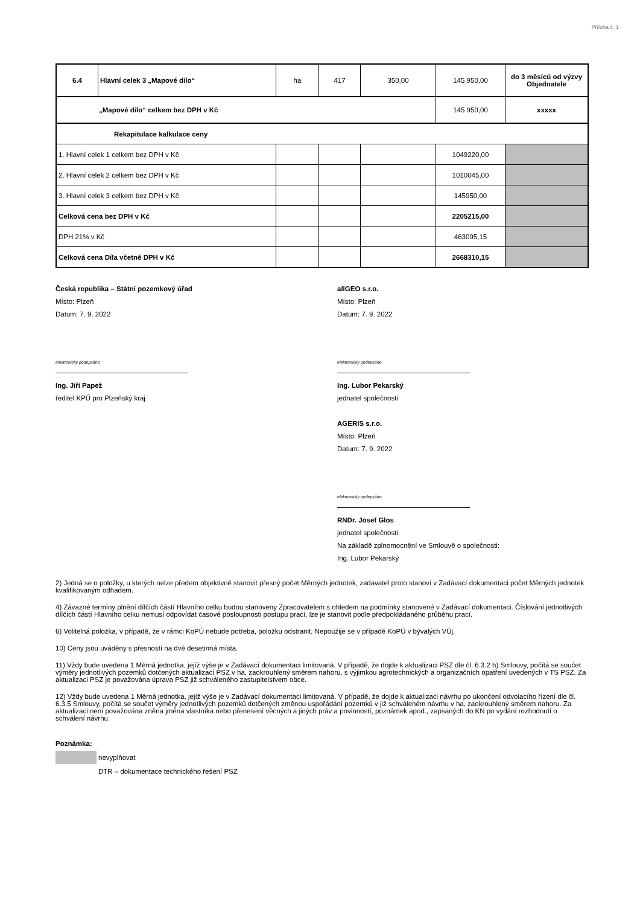Příloha č. 1
| 6.4 | Hlavní celek 3 „Mapové dílo“ | ha | 417 | 350,00 | 145 950,00 | do 3 měsíců od výzvy Objednatele |
| „Mapové dílo“ celkem bez DPH v Kč | | | | | 145 950,00 | xxxxx |
| Rekapitulace kalkulace ceny | | | | | | |
| 1. Hlavní celek 1 celkem bez DPH v Kč | | | | | 1049220,00 | |
| 2. Hlavní celek 2 celkem bez DPH v Kč | | | | | 1010045,00 | |
| 3. Hlavní celek 3 celkem bez DPH v Kč | | | | | 145950,00 | |
| Celková cena bez DPH v Kč | | | | | 2205215,00 | |
| DPH 21% v Kč | | | | | 463095,15 | |
| Celková cena Díla včetně DPH v Kč | | | | | 2668310,15 | |
Česká republika – Státní pozemkový úřad
Místo: Plzeň
Datum: 7. 9. 2022
elektronicky podepsáno
Ing. Jiří Papež
ředitel KPÚ pro Plzeňský kraj
allGEO s.r.o.
Místo: Plzeň
Datum: 7. 9. 2022
elektronicky podepsáno
Ing. Lubor Pekarský
jednatel společnosti
AGERIS s.r.o.
Místo: Plzeň
Datum: 7. 9. 2022
elektronicky podepsáno
RNDr. Josef Glos
jednatel společnosti
Na základě zplnomocnění ve Smlouvě o společnosti:
Ing. Lubor Pekarský
2) Jedná se o položky, u kterých nelze předem objektivně stanovit přesný počet Měrných jednotek, zadavatel proto stanoví v Zadávací dokumentaci počet Měrných jednotek kvalifikovaným odhadem.
4) Závazné termíny plnění dílčích částí Hlavního celku budou stanoveny Zpracovatelem s ohledem na podmínky stanovené v Zadávací dokumentaci. Číslování jednotlivých dílčích částí Hlavního celku nemusí odpovídat časové posloupnosti postupu prací, lze je stanovit podle předpokládaného průběhu prací.
6) Volitelná položka, v případě, že v rámci KoPÚ nebude potřeba, položku odstranit. Nepoužije se v případě KoPÚ v bývalých VÚj.
10) Ceny jsou uváděny s přesností na dvě desetinná místa.
11) Vždy bude uvedena 1 Měrná jednotka, jejíž výše je v Zadávací dokumentaci limitovaná. V případě, že dojde k aktualizaci PSZ dle čl. 6.3.2 h) Smlouvy, počítá se součet výměry jednotlivých pozemků dotčených aktualizací PSZ v ha, zaokrouhlený směrem nahoru, s výjimkou agrotechnických a organizačních opatření uvedených v TS PSZ. Za aktualizaci PSZ je považována úprava PSZ již schváleného zastupitelstvem obce.
12) Vždy bude uvedena 1 Měrná jednotka, jejíž výše je v Zadávací dokumentaci limitovaná. V případě, že dojde k aktualizaci návrhu po ukončení odvolacího řízení dle čl. 6.3.5 Smlouvy, počítá se součet výměry jednotlivých pozemků dotčených změnou uspořádání pozemků v již schváleném návrhu v ha, zaokrouhlený směrem nahoru. Za aktualizaci není považována zněna jména vlastníka nebo přenesení věcných a jiných práv a povinností, poznámek apod., zapsaných do KN po vydání rozhodnutí o schválení návrhu.
Poznámka:
nevyplňovat
DTR – dokumentace technického řešení PSZ